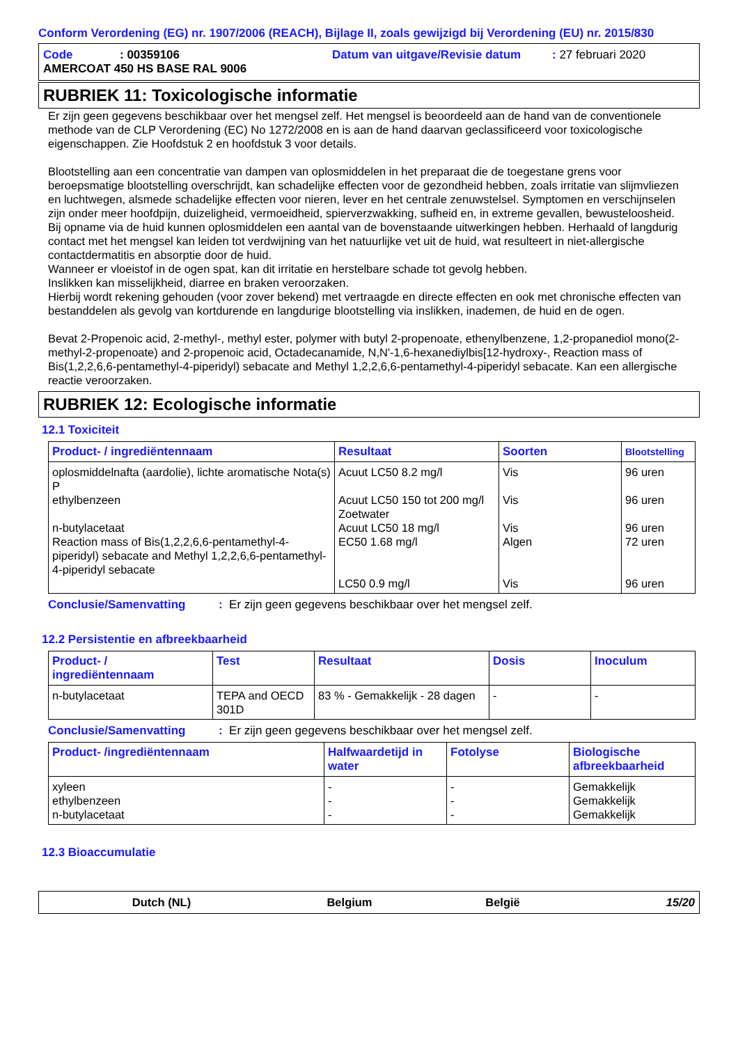Conform Verordening (EG) nr. 1907/2006 (REACH), Bijlage II, zoals gewijzigd bij Verordening (EU) nr. 2015/830
Code: 00359106 Datum van uitgave/Revisie datum: 27 februari 2020
AMERCOAT 450 HS BASE RAL 9006
RUBRIEK 11: Toxicologische informatie
Er zijn geen gegevens beschikbaar over het mengsel zelf. Het mengsel is beoordeeld aan de hand van de conventionele methode van de CLP Verordening (EC) No 1272/2008 en is aan de hand daarvan geclassificeerd voor toxicologische eigenschappen. Zie Hoofdstuk 2 en hoofdstuk 3 voor details.
Blootstelling aan een concentratie van dampen van oplosmiddelen in het preparaat die de toegestane grens voor beroepsmatige blootstelling overschrijdt, kan schadelijke effecten voor de gezondheid hebben, zoals irritatie van slijmvliezen en luchtwegen, alsmede schadelijke effecten voor nieren, lever en het centrale zenuwstelsel. Symptomen en verschijnselen zijn onder meer hoofdpijn, duizeligheid, vermoeidheid, spierverzwakking, sufheid en, in extreme gevallen, bewusteloosheid.
Bij opname via de huid kunnen oplosmiddelen een aantal van de bovenstaande uitwerkingen hebben. Herhaald of langdurig contact met het mengsel kan leiden tot verdwijning van het natuurlijke vet uit de huid, wat resulteert in niet-allergische contactdermatitis en absorptie door de huid.
Wanneer er vloeistof in de ogen spat, kan dit irritatie en herstelbare schade tot gevolg hebben.
Inslikken kan misselijkheid, diarree en braken veroorzaken.
Hierbij wordt rekening gehouden (voor zover bekend) met vertraagde en directe effecten en ook met chronische effecten van bestanddelen als gevolg van kortdurende en langdurige blootstelling via inslikken, inademen, de huid en de ogen.
Bevat 2-Propenoic acid, 2-methyl-, methyl ester, polymer with butyl 2-propenoate, ethenylbenzene, 1,2-propanediol mono(2-methyl-2-propenoate) and 2-propenoic acid, Octadecanamide, N,N'-1,6-hexanediylbis[12-hydroxy-, Reaction mass of Bis(1,2,2,6,6-pentamethyl-4-piperidyl) sebacate and Methyl 1,2,2,6,6-pentamethyl-4-piperidyl sebacate. Kan een allergische reactie veroorzaken.
RUBRIEK 12: Ecologische informatie
12.1 Toxiciteit
| Product- / ingrediëntennaam | Resultaat | Soorten | Blootstelling |
| --- | --- | --- | --- |
| oplosmiddelnafta (aardolie), lichte aromatische Nota(s) P ethylbenzeen n-butylacetaat Reaction mass of Bis(1,2,2,6,6-pentamethyl-4-piperidyl) sebacate and Methyl 1,2,2,6,6-pentamethyl-4-piperidyl sebacate | Acuut LC50 8.2 mg/l Acuut LC50 150 tot 200 mg/l Zoetwater Acuut LC50 18 mg/l EC50 1.68 mg/l LC50 0.9 mg/l | Vis Vis Vis Algen Vis | 96 uren 96 uren 96 uren 72 uren 96 uren |
Conclusie/Samenvatting: Er zijn geen gegevens beschikbaar over het mengsel zelf.
12.2 Persistentie en afbreekbaarheid
| Product- / ingrediëntennaam | Test | Resultaat | Dosis | Inoculum |
| --- | --- | --- | --- | --- |
| n-butylacetaat | TEPA and OECD 301D | 83 % - Gemakkelijk - 28 dagen | - | - |
Conclusie/Samenvatting: Er zijn geen gegevens beschikbaar over het mengsel zelf.
| Product- /ingrediëntennaam | Halfwaardetijd in water | Fotolyse | Biologische afbreekbaarheid |
| --- | --- | --- | --- |
| xyleen ethylbenzeen n-butylacetaat | - - - | - - - | Gemakkelijk Gemakkelijk Gemakkelijk |
12.3 Bioaccumulatie
Dutch (NL) Belgium België 15/20